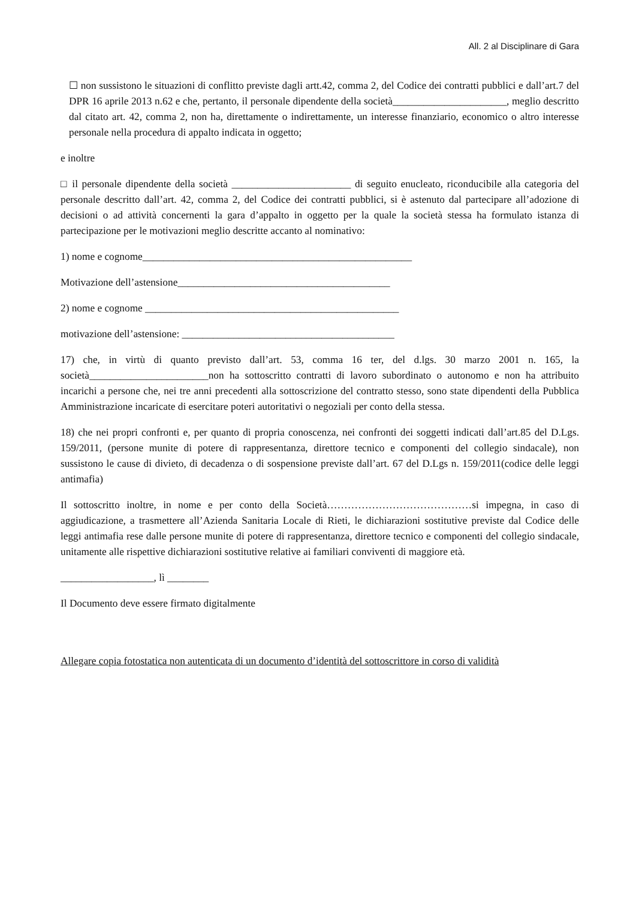All. 2 al Disciplinare di Gara
☐ non sussistono le situazioni di conflitto previste dagli artt.42, comma 2, del Codice dei contratti pubblici e dall’art.7 del DPR 16 aprile 2013 n.62 e che, pertanto, il personale dipendente della società______________________, meglio descritto dal citato art. 42, comma 2, non ha, direttamente o indirettamente, un interesse finanziario, economico o altro interesse personale nella procedura di appalto indicata in oggetto;
e inoltre
□ il personale dipendente della società _______________________ di seguito enucleato, riconducibile alla categoria del personale descritto dall’art. 42, comma 2, del Codice dei contratti pubblici, si è astenuto dal partecipare all’adozione di decisioni o ad attività concernenti la gara d’appalto in oggetto per la quale la società stessa ha formulato istanza di partecipazione per le motivazioni meglio descritte accanto al nominativo:
1) nome e cognome____________________________________________________
Motivazione dell’astensione_________________________________________
2) nome e cognome _________________________________________________
motivazione dell’astensione: _________________________________________
17) che, in virtù di quanto previsto dall’art. 53, comma 16 ter, del d.lgs. 30 marzo 2001 n. 165, la società_______________________non ha sottoscritto contratti di lavoro subordinato o autonomo e non ha attribuito incarichi a persone che, nei tre anni precedenti alla sottoscrizione del contratto stesso, sono state dipendenti della Pubblica Amministrazione incaricate di esercitare poteri autoritativi o negoziali per conto della stessa.
18) che nei propri confronti e, per quanto di propria conoscenza, nei confronti dei soggetti indicati dall’art.85 del D.Lgs. 159/2011, (persone munite di potere di rappresentanza, direttore tecnico e componenti del collegio sindacale), non sussistono le cause di divieto, di decadenza o di sospensione previste dall’art. 67 del D.Lgs n. 159/2011(codice delle leggi antimafia)
Il sottoscritto inoltre, in nome e per conto della Società……………………………………si impegna, in caso di aggiudicazione, a trasmettere all’Azienda Sanitaria Locale di Rieti, le dichiarazioni sostitutive previste dal Codice delle leggi antimafia rese dalle persone munite di potere di rappresentanza, direttore tecnico e componenti del collegio sindacale, unitamente alle rispettive dichiarazioni sostitutive relative ai familiari conviventi di maggiore età.
__________________, lì ________
Il Documento deve essere firmato digitalmente
Allegare copia fotostatica non autenticata di un documento d’identità del sottoscrittore in corso di validità